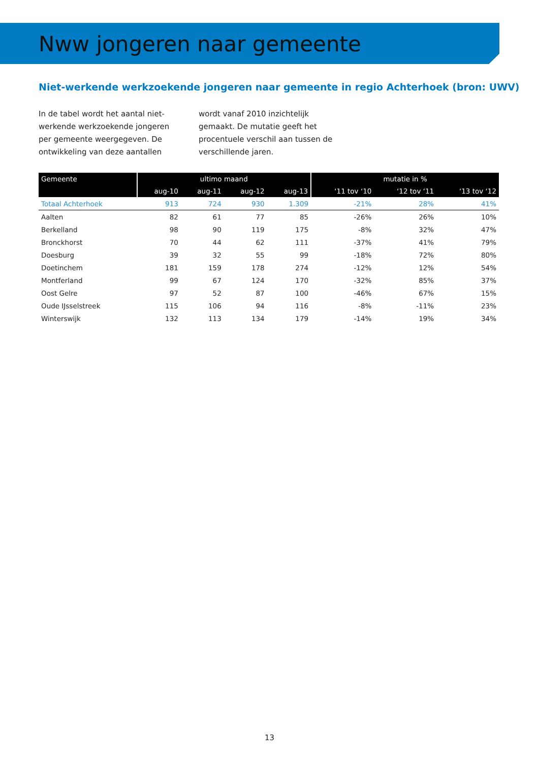Nww jongeren naar gemeente
Niet-werkende werkzoekende jongeren naar gemeente in regio Achterhoek (bron: UWV)
In de tabel wordt het aantal niet-werkende werkzoekende jongeren per gemeente weergegeven. De ontwikkeling van deze aantallen wordt vanaf 2010 inzichtelijk gemaakt. De mutatie geeft het procentuele verschil aan tussen de verschillende jaren.
| Gemeente | ultimo maand | | | | mutatie in % | | |
| --- | --- | --- | --- | --- | --- | --- | --- |
| | aug-10 | aug-11 | aug-12 | aug-13 | ‘11 tov ‘10 | ‘12 tov ‘11 | ‘13 tov ‘12 |
| Totaal Achterhoek | 913 | 724 | 930 | 1.309 | -21% | 28% | 41% |
| Aalten | 82 | 61 | 77 | 85 | -26% | 26% | 10% |
| Berkelland | 98 | 90 | 119 | 175 | -8% | 32% | 47% |
| Bronckhorst | 70 | 44 | 62 | 111 | -37% | 41% | 79% |
| Doesburg | 39 | 32 | 55 | 99 | -18% | 72% | 80% |
| Doetinchem | 181 | 159 | 178 | 274 | -12% | 12% | 54% |
| Montferland | 99 | 67 | 124 | 170 | -32% | 85% | 37% |
| Oost Gelre | 97 | 52 | 87 | 100 | -46% | 67% | 15% |
| Oude IJsselstreek | 115 | 106 | 94 | 116 | -8% | -11% | 23% |
| Winterswijk | 132 | 113 | 134 | 179 | -14% | 19% | 34% |
13